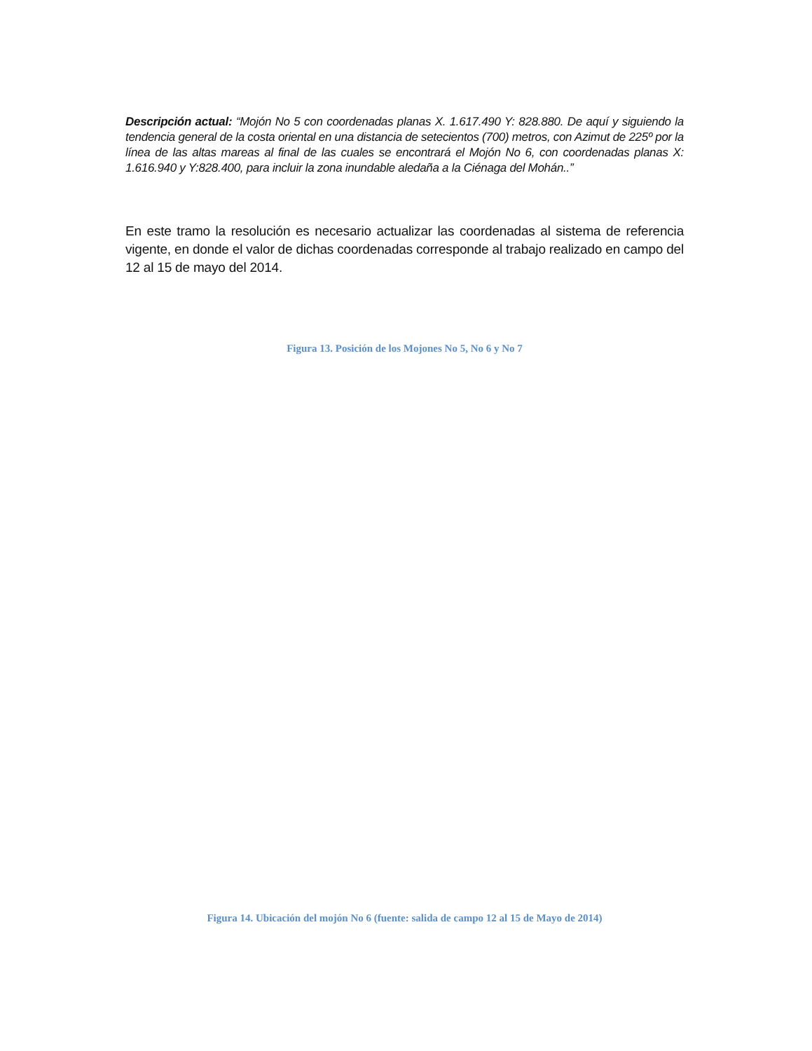Descripción actual: “Mojón No 5 con coordenadas planas X. 1.617.490 Y: 828.880. De aquí y siguiendo la tendencia general de la costa oriental en una distancia de setecientos (700) metros, con Azimut de 225º por la línea de las altas mareas al final de las cuales se encontrará el Mojón No 6, con coordenadas planas X: 1.616.940 y Y:828.400, para incluir la zona inundable aledaña a la Ciénaga del Mohán..”
En este tramo la resolución es necesario actualizar las coordenadas al sistema de referencia vigente, en donde el valor de dichas coordenadas corresponde al trabajo realizado en campo del 12 al 15 de mayo del 2014.
Figura 13. Posición de los Mojones No 5, No 6 y No 7
Figura 14. Ubicación del mojón No 6 (fuente: salida de campo 12 al 15 de Mayo de 2014)